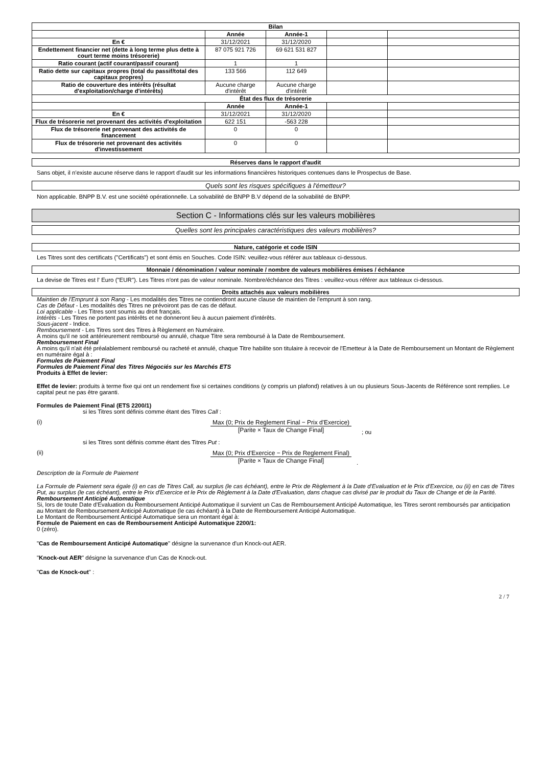| Bilan | | | | |
| --- | --- | --- | --- | --- |
| | Année | Année-1 | | |
| En € | 31/12/2021 | 31/12/2020 | | |
| Endettement financier net (dette à long terme plus dette à court terme moins trésorerie) | 87 075 921 726 | 69 621 531 827 | | |
| Ratio courant (actif courant/passif courant) | 1 | 1 | | |
| Ratio dette sur capitaux propres (total du passif/total des capitaux propres) | 133 566 | 112 649 | | |
| Ratio de couverture des intérêts (résultat d'exploitation/charge d'intérêts) | Aucune charge d'intérêt | Aucune charge d'intérêt | | |
| État des flux de trésorerie | | | | |
| | Année | Année-1 | | |
| En € | 31/12/2021 | 31/12/2020 | | |
| Flux de trésorerie net provenant des activités d'exploitation | 622 151 | -563 228 | | |
| Flux de trésorerie net provenant des activités de financement | 0 | 0 | | |
| Flux de trésorerie net provenant des activités d'investissement | 0 | 0 | | |
Réserves dans le rapport d'audit
Sans objet, il n'existe aucune réserve dans le rapport d'audit sur les informations financières historiques contenues dans le Prospectus de Base.
Quels sont les risques spécifiques à l'émetteur?
Non applicable. BNPP B.V. est une société opérationnelle. La solvabilité de BNPP B.V dépend de la solvabilité de BNPP.
Section C - Informations clés sur les valeurs mobilières
Quelles sont les principales caractéristiques des valeurs mobilières?
Nature, catégorie et code ISIN
Les Titres sont des certificats ("Certificats") et sont émis en Souches. Code ISIN: veuillez-vous référer aux tableaux ci-dessous.
Monnaie / dénomination / valeur nominale / nombre de valeurs mobilières émises / échéance
La devise de Titres est l' Euro ("EUR"). Les Titres n'ont pas de valeur nominale. Nombre/échéance des Titres : veuillez-vous référer aux tableaux ci-dessous.
Droits attachés aux valeurs mobilières
Maintien de l'Emprunt à son Rang - Les modalités des Titres ne contiendront aucune clause de maintien de l'emprunt à son rang.
Cas de Défaut - Les modalités des Titres ne prévoiront pas de cas de défaut.
Loi applicable - Les Titres sont soumis au droit français.
Intérêts - Les Titres ne portent pas intérêts et ne donneront lieu à aucun paiement d'intérêts.
Sous-jacent - Indice.
Remboursement - Les Titres sont des Titres à Règlement en Numéraire.
A moins qu'il ne soit antérieurement remboursé ou annulé, chaque Titre sera remboursé à la Date de Remboursement.
Remboursement Final
A moins qu'il n'ait été préalablement remboursé ou racheté et annulé, chaque Titre habilite son titulaire à recevoir de l'Emetteur à la Date de Remboursement un Montant de Règlement en numéraire égal à :
Formules de Paiement Final
Formules de Paiement Final des Titres Négociés sur les Marchés ETS
Produits à Effet de levier:
Effet de levier: produits à terme fixe qui ont un rendement fixe si certaines conditions (y compris un plafond) relatives à un ou plusieurs Sous-Jacents de Référence sont remplies. Le capital peut ne pas être garanti.
Formules de Paiement Final (ETS 2200/1)
si les Titres sont définis comme étant des Titres Call :
(i) Max (0; Prix de Reglement Final − Prix d'Exercice) [Parite × Taux de Change Final]
; ou
si les Titres sont définis comme étant des Titres Put :
(ii) Max (0; Prix d'Exercice − Prix de Reglement Final) [Parite × Taux de Change Final]
.
Description de la Formule de Paiement
La Formule de Paiement sera égale (i) en cas de Titres Call, au surplus (le cas échéant), entre le Prix de Règlement à la Date d'Evaluation et le Prix d'Exercice, ou (ii) en cas de Titres Put, au surplus (le cas échéant), entre le Prix d'Exercice et le Prix de Règlement à la Date d'Evaluation, dans chaque cas divisé par le produit du Taux de Change et de la Parité.
Remboursement Anticipé Automatique
Si, lors de toute Date d'Evaluation du Remboursement Anticipé Automatique il survient un Cas de Remboursement Anticipé Automatique, les Titres seront remboursés par anticipation au Montant de Remboursement Anticipé Automatique (le cas échéant) à la Date de Remboursement Anticipé Automatique.
Le Montant de Remboursement Anticipé Automatique sera un montant égal à:
Formule de Paiement en cas de Remboursement Anticipé Automatique 2200/1:
0 (zéro).
"Cas de Remboursement Anticipé Automatique" désigne la survenance d'un Knock-out AER.
"Knock-out AER" désigne la survenance d'un Cas de Knock-out.
"Cas de Knock-out" :
2 / 7